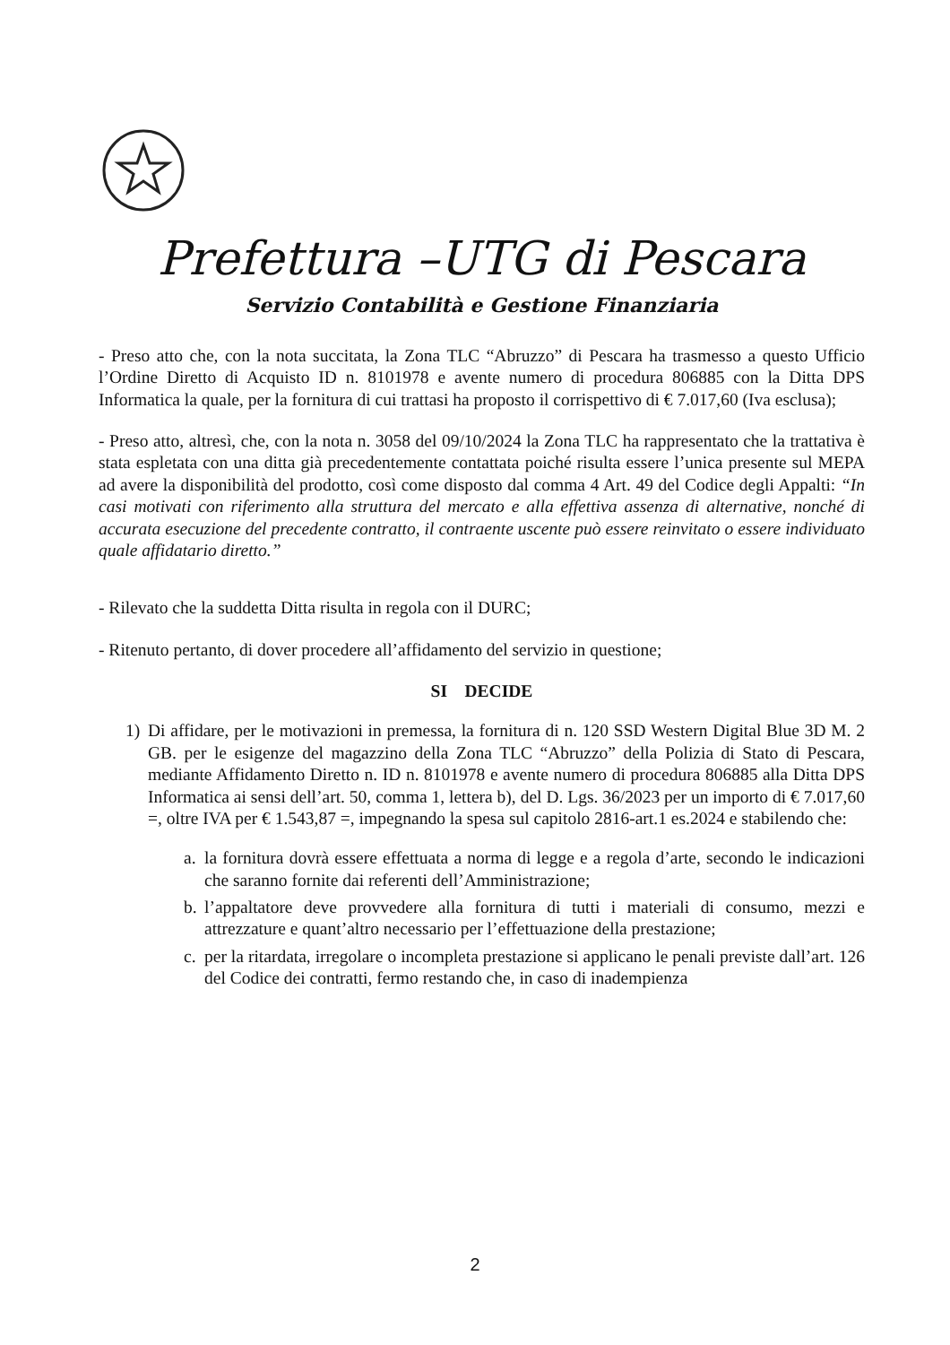Prefettura –UTG di Pescara
Servizio Contabilità e Gestione Finanziaria
- Preso atto che, con la nota succitata, la Zona TLC “Abruzzo” di Pescara ha trasmesso a questo Ufficio l’Ordine Diretto di Acquisto ID n. 8101978 e avente numero di procedura 806885 con la Ditta DPS Informatica la quale, per la fornitura di cui trattasi ha proposto il corrispettivo di € 7.017,60 (Iva esclusa);
- Preso atto, altresì, che, con la nota n. 3058 del 09/10/2024 la Zona TLC ha rappresentato che la trattativa è stata espletata con una ditta già precedentemente contattata poiché risulta essere l’unica presente sul MEPA ad avere la disponibilità del prodotto, così come disposto dal comma 4 Art. 49 del Codice degli Appalti: “In casi motivati con riferimento alla struttura del mercato e alla effettiva assenza di alternative, nonché di accurata esecuzione del precedente contratto, il contraente uscente può essere reinvitato o essere individuato quale affidatario diretto.”
- Rilevato che la suddetta Ditta risulta in regola con il DURC;
- Ritenuto pertanto, di dover procedere all’affidamento del servizio in questione;
SI DECIDE
1) Di affidare, per le motivazioni in premessa, la fornitura di n. 120 SSD Western Digital Blue 3D M. 2 GB. per le esigenze del magazzino della Zona TLC “Abruzzo” della Polizia di Stato di Pescara, mediante Affidamento Diretto n. ID n. 8101978 e avente numero di procedura 806885 alla Ditta DPS Informatica ai sensi dell’art. 50, comma 1, lettera b), del D. Lgs. 36/2023 per un importo di € 7.017,60 =, oltre IVA per € 1.543,87 =, impegnando la spesa sul capitolo 2816-art.1 es.2024 e stabilendo che:
a.
la fornitura dovrà essere effettuata a norma di legge e a regola d’arte, secondo le indicazioni che saranno fornite dai referenti dell’Amministrazione;
b.
l’appaltatore deve provvedere alla fornitura di tutti i materiali di consumo, mezzi e attrezzature e quant’altro necessario per l’effettuazione della prestazione;
c.
per la ritardata, irregolare o incompleta prestazione si applicano le penali previste dall’art. 126 del Codice dei contratti, fermo restando che, in caso di inadempienza
2